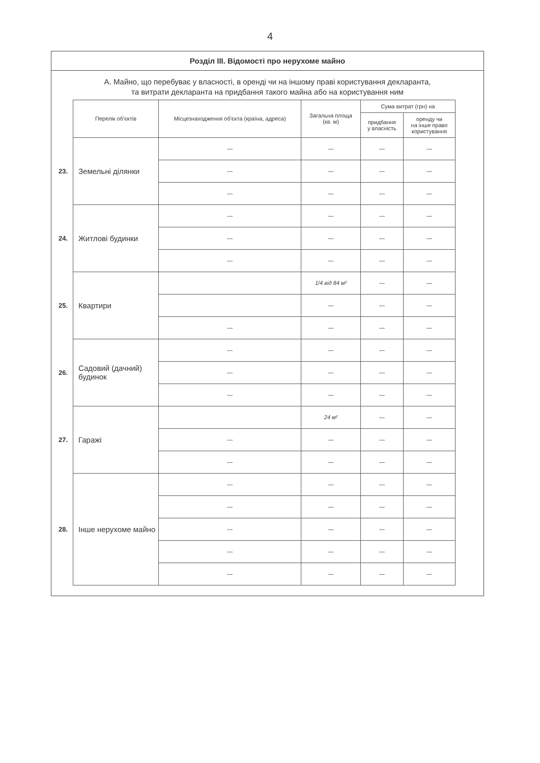4
Розділ III. Відомості про нерухоме майно
А. Майно, що перебуває у власності, в оренді чи на іншому праві користування декларанта,
та витрати декларанта на придбання такого майна або на користування ним
| | Перелік об'єктів | Місцезнаходження об'єкта (країна, адреса) | Загальна площа (кв. м) | Сума витрат (грн) на | |
| | | | | придбання у власність | оренду чи на інше право користування |
| 23. | Земельні ділянки | — | — | — | — |
| | | — | — | — | — |
| | | — | — | — | — |
| 24. | Житлові будинки | — | — | — | — |
| | | — | — | — | — |
| | | — | — | — | — |
| 25. | Квартири | | 1/4 від 84 м² | — | — |
| | | | — | — | — |
| | | — | — | — | — |
| 26. | Садовий (дачний) будинок | — | — | — | — |
| | | — | — | — | — |
| | | — | — | — | — |
| 27. | Гаражі | | 24 м² | — | — |
| | | — | — | — | — |
| | | — | — | — | — |
| 28. | Інше нерухоме майно | — | — | — | — |
| | | — | — | — | — |
| | | — | — | — | — |
| | | — | — | — | — |
| | | — | — | — | — |